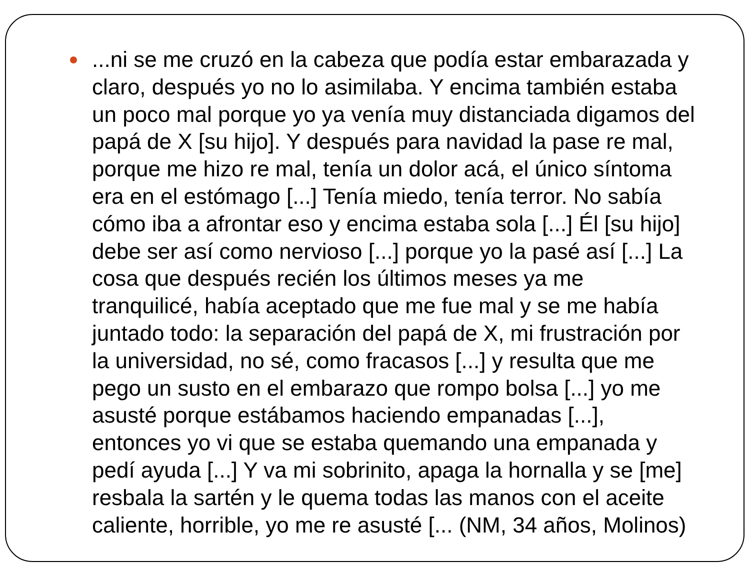...ni se me cruzó en la cabeza que podía estar embarazada y claro, después yo no lo asimilaba. Y encima también estaba un poco mal porque yo ya venía muy distanciada digamos del papá de X [su hijo]. Y después para navidad la pase re mal, porque me hizo re mal, tenía un dolor acá, el único síntoma era en el estómago [...] Tenía miedo, tenía terror. No sabía cómo iba a afrontar eso y encima estaba sola [...] Él [su hijo] debe ser así como nervioso [...] porque yo la pasé así [...] La cosa que después recién los últimos meses ya me tranquilicé, había aceptado que me fue mal y se me había juntado todo: la separación del papá de X, mi frustración por la universidad, no sé, como fracasos [...] y resulta que me pego un susto en el embarazo que rompo bolsa [...] yo me asusté porque estábamos haciendo empanadas [...], entonces yo vi que se estaba quemando una empanada y pedí ayuda [...] Y va mi sobrinito, apaga la hornalla y se [me] resbala la sartén y le quema todas las manos con el aceite caliente, horrible, yo me re asusté [... (NM, 34 años, Molinos)